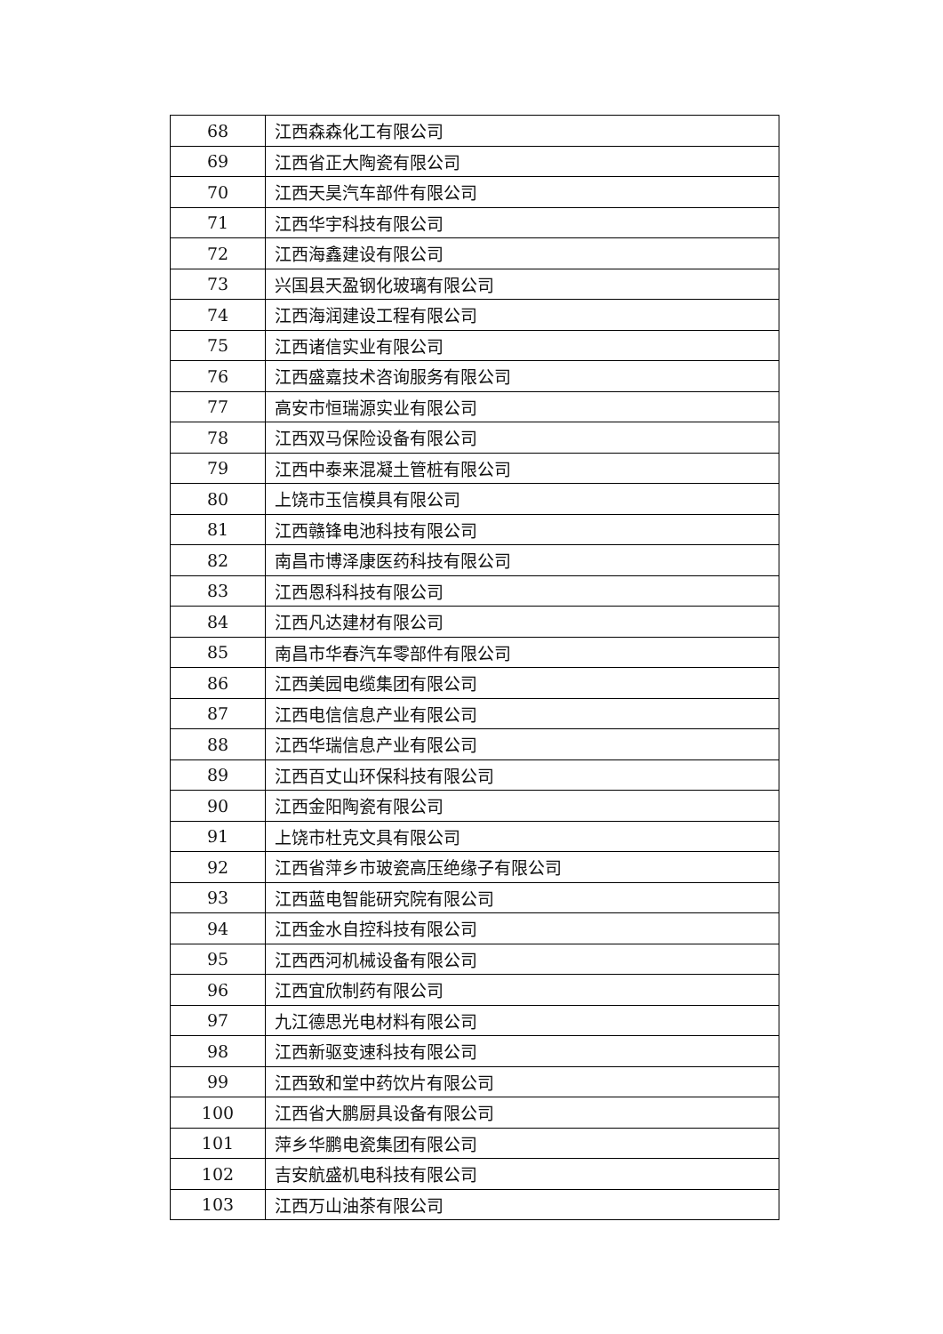| 68 | 江西森森化工有限公司 |
| 69 | 江西省正大陶瓷有限公司 |
| 70 | 江西天昊汽车部件有限公司 |
| 71 | 江西华宇科技有限公司 |
| 72 | 江西海鑫建设有限公司 |
| 73 | 兴国县天盈钢化玻璃有限公司 |
| 74 | 江西海润建设工程有限公司 |
| 75 | 江西诸信实业有限公司 |
| 76 | 江西盛嘉技术咨询服务有限公司 |
| 77 | 高安市恒瑞源实业有限公司 |
| 78 | 江西双马保险设备有限公司 |
| 79 | 江西中泰来混凝土管桩有限公司 |
| 80 | 上饶市玉信模具有限公司 |
| 81 | 江西赣锋电池科技有限公司 |
| 82 | 南昌市博泽康医药科技有限公司 |
| 83 | 江西恩科科技有限公司 |
| 84 | 江西凡达建材有限公司 |
| 85 | 南昌市华春汽车零部件有限公司 |
| 86 | 江西美园电缆集团有限公司 |
| 87 | 江西电信信息产业有限公司 |
| 88 | 江西华瑞信息产业有限公司 |
| 89 | 江西百丈山环保科技有限公司 |
| 90 | 江西金阳陶瓷有限公司 |
| 91 | 上饶市杜克文具有限公司 |
| 92 | 江西省萍乡市玻瓷高压绝缘子有限公司 |
| 93 | 江西蓝电智能研究院有限公司 |
| 94 | 江西金水自控科技有限公司 |
| 95 | 江西西河机械设备有限公司 |
| 96 | 江西宜欣制药有限公司 |
| 97 | 九江德思光电材料有限公司 |
| 98 | 江西新驱变速科技有限公司 |
| 99 | 江西致和堂中药饮片有限公司 |
| 100 | 江西省大鹏厨具设备有限公司 |
| 101 | 萍乡华鹏电瓷集团有限公司 |
| 102 | 吉安航盛机电科技有限公司 |
| 103 | 江西万山油茶有限公司 |